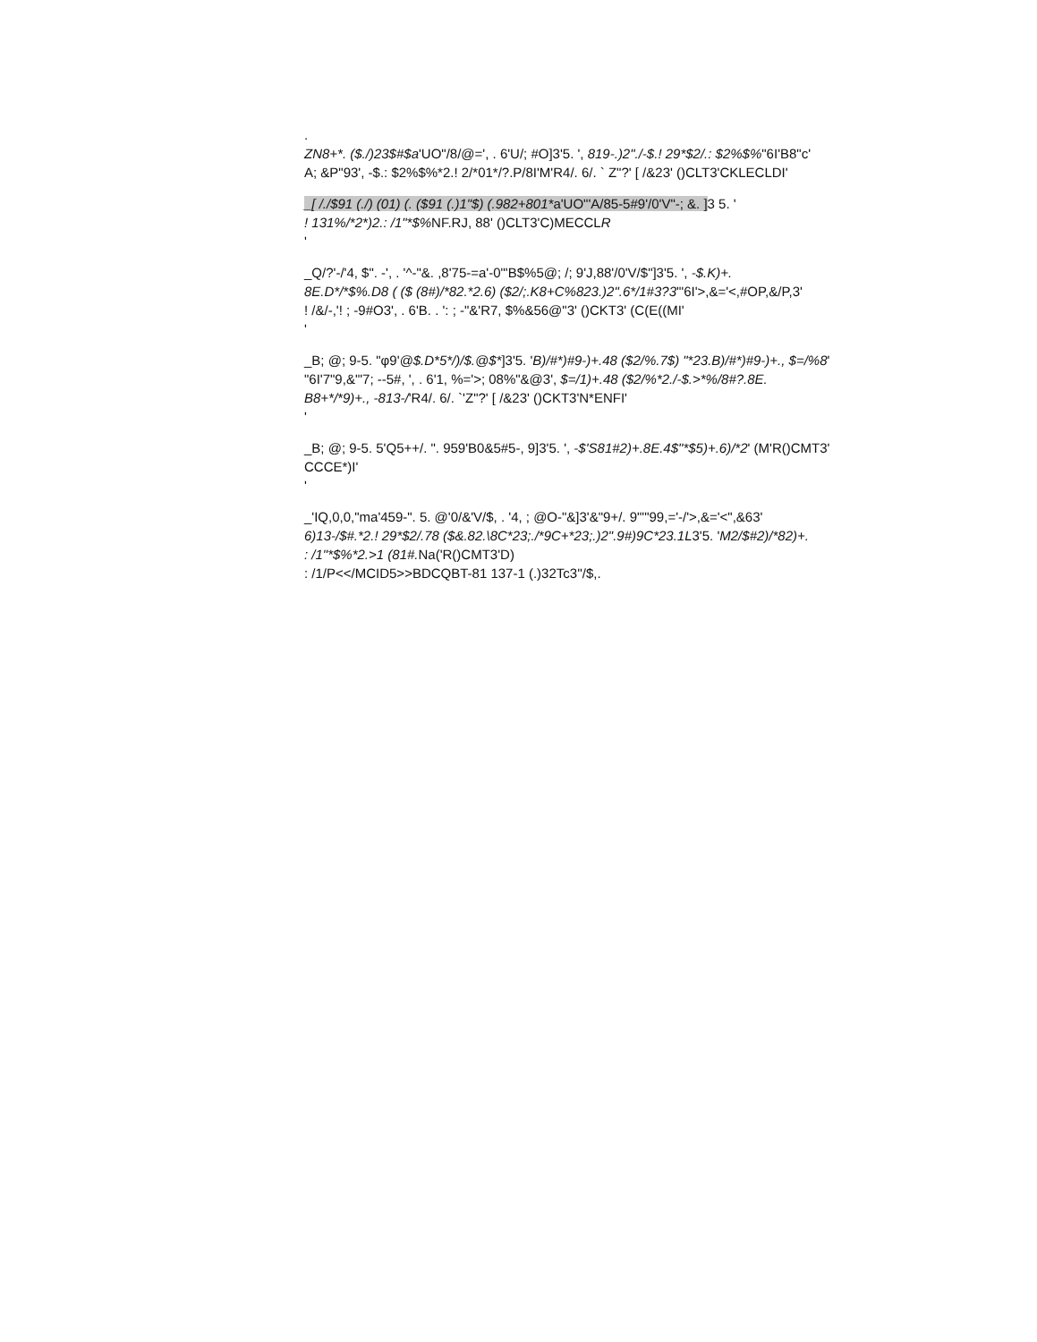.
ZN8+*. ($./)23$#$a'UO"/8/@=', . 6'U/; #O]3'5. ', 819-.)2"./-$.! 29*$2/.: $2%$%"6I'B8"c'
A; &P"93', -$.: $2%$%*2.! 2/*01*/?.P/8I'M'R4/. 6/. ` Z"?' [ /&23' ()CLT3'CKLECLDI'
_[ /./$91 (./) (01) (. ($91 (.)1"$) (.982+801*a'UO"'A/85-5#9'/0'V"-; &. ] 3 5. '
! 131%/*2*)2.: /1"*$% NF.RJ, 88' ()CLT3'C)MECCLR
'
_Q/?'-/'4, $". -', . '^-"&. ,8'75-=a'-0"'B$%5@; /; 9'J,88'/0'V/$"]3'5. ', -$.K)+.
8E.D*/*$%.D8 ( ($ (8#)/*82.*2.6) ($2/;.K8+C%823.)2".6*/1#3?3'"6I'>,&='<,#OP,&/P,3'
! /&/-,'! ; -9#O3', . 6'B. . ': ; -"&'R7, $%&56@"3' ()CKT3' (C(E((MI'
'
_B; @; 9-5. "φ9'@$.D*5*/)/$.@$*]3'5. 'B)/#*)#9-)+.48 ($2/%.7$) "*23.B)/#*)#9-)+., $=/%8'
"6I'7"9,&"'7; --5#, ', . 6'1, %='>; 08%"&@3', $=/1)+.48 ($2/%*2./-$.>*%/8#?.8E.
B8+*/*9)+., -813-/'R4/. 6/. `'Z"?' [ /&23' ()CKT3'N*ENFI'
'
_B; @; 9-5. 5'Q5++/. ". 959'B0&5#5-, 9]3'5. ', -$'S81#2)+.8E.4$"*$5)+.6)/*2' (M'R()CMT3'
CCCE*)I'
'
_'IQ,0,0,"ma'459-". 5. @'0/&'V/$, . '4, ; @O-"&]3'&"9+/. 9"'"99,='-/'>,&='<",&63'
6)13-/$#.*2.! 29*$2/.78 ($&.82.\8C*23;./*9C+*23;.)2".9#)9C*23.1L3'5. 'M2/$#2)/*82)+.
: /1"*$%*2.>1 (81#. Na('R()CMT3'D)
: /1/P<</MCID5>>BDCQBT-81 137-1 (.)32Tc3''/$,.